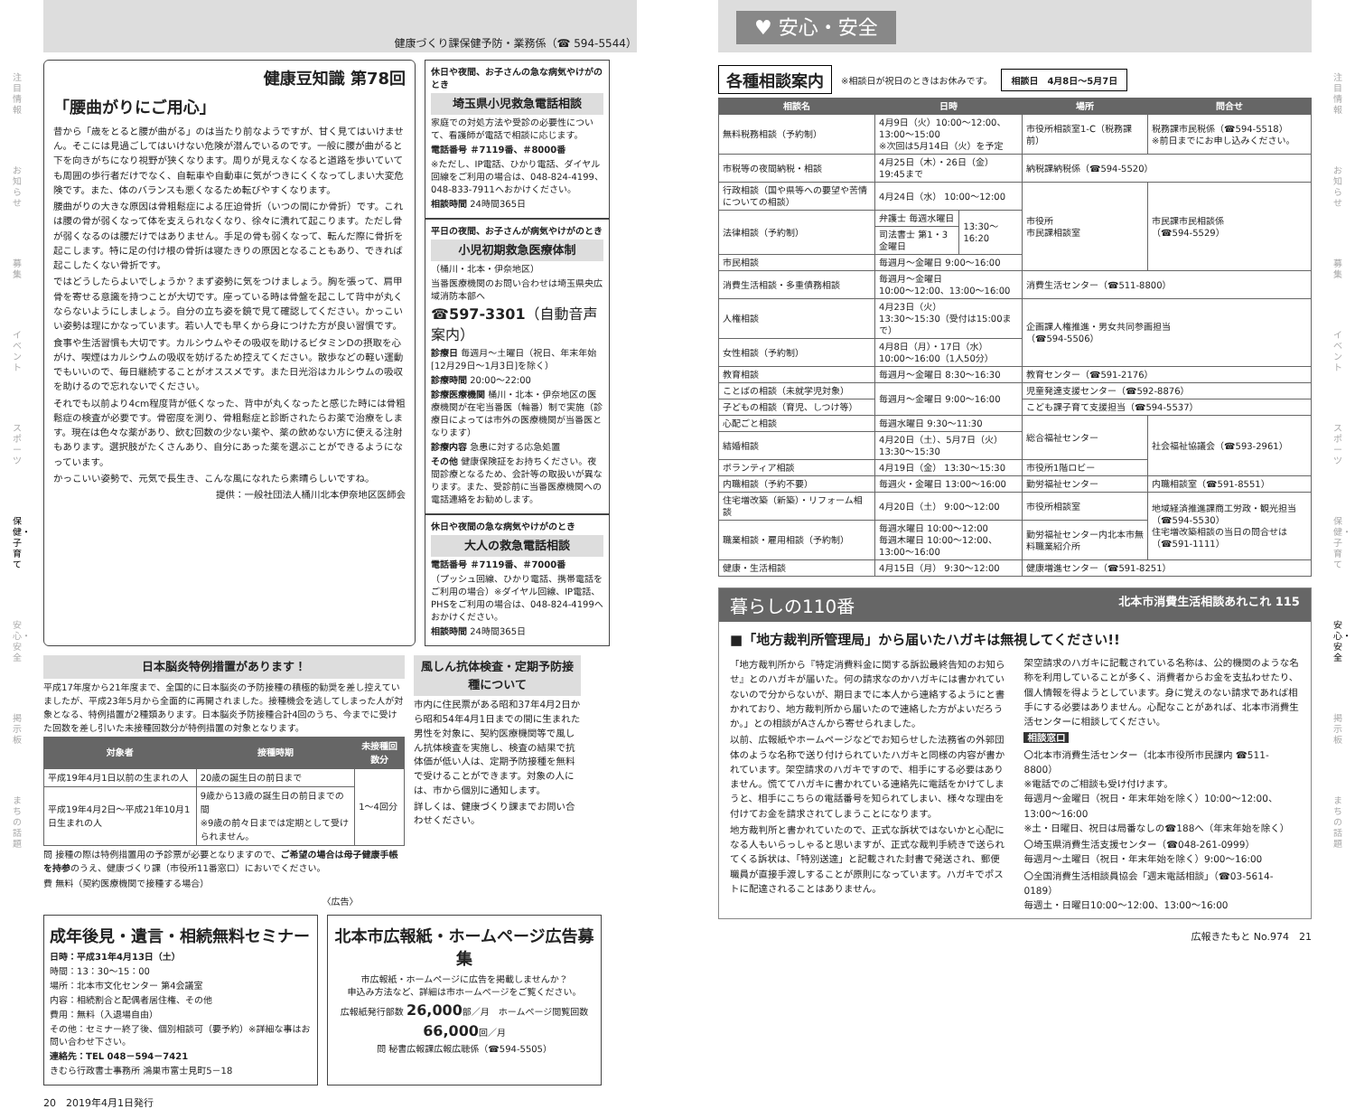注目情報
お知らせ
募集
イベント
スポーツ
保健・子育て
安心・安全
掲示板
まちの話題
健康づくり課保健予防・業務係（☎ 594-5544）
健康豆知識 第78回
「腰曲がりにご用心」
昔から「歳をとると腰が曲がる」のは当たり前なようですが、甘く見てはいけません。そこには見過ごしてはいけない危険が潜んでいるのです。一般に腰が曲がると下を向きがちになり視野が狭くなります。周りが見えなくなると道路を歩いていても周囲の歩行者だけでなく、自転車や自動車に気がつきにくくなってしまい大変危険です。また、体のバランスも悪くなるため転びやすくなります。
腰曲がりの大きな原因は骨粗鬆症による圧迫骨折（いつの間にか骨折）です。これは腰の骨が弱くなって体を支えられなくなり、徐々に潰れて起こります。ただし骨が弱くなるのは腰だけではありません。手足の骨も弱くなって、転んだ際に骨折を起こします。特に足の付け根の骨折は寝たきりの原因となることもあり、できれば起こしたくない骨折です。
ではどうしたらよいでしょうか？まず姿勢に気をつけましょう。胸を張って、肩甲骨を寄せる意識を持つことが大切です。座っている時は骨盤を起こして背中が丸くならないようにしましょう。自分の立ち姿を鏡で見て確認してください。かっこいい姿勢は理にかなっています。若い人でも早くから身につけた方が良い習慣です。
食事や生活習慣も大切です。カルシウムやその吸収を助けるビタミンDの摂取を心がけ、喫煙はカルシウムの吸収を妨げるため控えてください。散歩などの軽い運動でもいいので、毎日継続することがオススメです。また日光浴はカルシウムの吸収を助けるので忘れないでください。
それでも以前より4cm程度背が低くなった、背中が丸くなったと感じた時には骨粗鬆症の検査が必要です。骨密度を測り、骨粗鬆症と診断されたらお薬で治療をします。現在は色々な薬があり、飲む回数の少ない薬や、薬の飲めない方に使える注射もあります。選択肢がたくさんあり、自分にあった薬を選ぶことができるようになっています。
かっこいい姿勢で、元気で長生き、こんな風になれたら素晴らしいですね。
提供：一般社団法人桶川北本伊奈地区医師会
休日や夜間、お子さんの急な病気やけがのとき
埼玉県小児救急電話相談
家庭での対処方法や受診の必要性について、看護師が電話で相談に応じます。
電話番号 ＃7119番、＃8000番
※ただし、IP電話、ひかり電話、ダイヤル回線をご利用の場合は、048-824-4199、048-833-7911へおかけください。
相談時間 24時間365日
平日の夜間、お子さんが病気やけがのとき
小児初期救急医療体制
（桶川・北本・伊奈地区）
当番医療機関のお問い合わせは埼玉県央広域消防本部へ
☎597-3301（自動音声案内）
診療日 毎週月～土曜日（祝日、年末年始[12月29日～1月3日]を除く）
診療時間 20:00～22:00
診療医療機関 桶川・北本・伊奈地区の医療機関が在宅当番医（輪番）制で実施（診療日によっては市外の医療機関が当番医となります）
診療内容 急患に対する応急処置
その他 健康保険証をお持ちください。夜間診療となるため、会計等の取扱いが異なります。また、受診前に当番医療機関への電話連絡をお勧めします。
休日や夜間の急な病気やけがのとき
大人の救急電話相談
電話番号 ＃7119番、＃7000番
（プッシュ回線、ひかり電話、携帯電話をご利用の場合）※ダイヤル回線、IP電話、PHSをご利用の場合は、048-824-4199へおかけください。
相談時間 24時間365日
日本脳炎特例措置があります！
平成17年度から21年度まで、全国的に日本脳炎の予防接種の積極的勧奨を差し控えていましたが、平成23年5月から全面的に再開されました。接種機会を逃してしまった人が対象となる、特例措置が2種類あります。日本脳炎予防接種合計4回のうち、今までに受けた回数を差し引いた未接種回数分が特例措置の対象となります。
| 対象者 | 接種時期 | 未接種回数分 |
| --- | --- | --- |
| 平成19年4月1日以前の生まれの人 | 20歳の誕生日の前日まで | 1～4回分 |
| 平成19年4月2日～平成21年10月1日生まれの人 | 9歳から13歳の誕生日の前日までの間 ※9歳の前々日までは定期として受けられません。 | |
問 接種の際は特例措置用の予診票が必要となりますので、ご希望の場合は母子健康手帳を持参のうえ、健康づくり課（市役所11番窓口）においでください。
費 無料（契約医療機関で接種する場合）
風しん抗体検査・定期予防接種について
市内に住民票がある昭和37年4月2日から昭和54年4月1日までの間に生まれた男性を対象に、契約医療機関等で風しん抗体検査を実施し、検査の結果で抗体価が低い人は、定期予防接種を無料で受けることができます。対象の人には、市から個別に通知します。
詳しくは、健康づくり課までお問い合わせください。
〈広告〉
成年後見・遺言・相続無料セミナー
日時：平成31年4月13日（土）
時間：13：30～15：00
場所：北本市文化センター 第4会議室
内容：相続割合と配偶者居住権、その他
費用：無料（入退場自由）
その他：セミナー終了後、個別相談可（要予約）※詳細な事はお問い合わせ下さい。
連絡先：TEL 048－594－7421
きむら行政書士事務所 鴻巣市富士見町5－18
北本市広報紙・ホームページ広告募集
市広報紙・ホームページに広告を掲載しませんか？
申込み方法など、詳細は市ホームページをご覧ください。
広報紙発行部数 26,000部／月　ホームページ閲覧回数 66,000回／月
問 秘書広報課広報広聴係（☎594-5505）
20　2019年4月1日発行
♥ 安心・安全
各種相談案内
※相談日が祝日のときはお休みです。 相談日　4月8日～5月7日
| 相談名 | 日時 | | 場所 | 問合せ |
| --- | --- | --- | --- | --- |
| 無料税務相談（予約制） | 4月9日（火）10:00～12:00、13:00～15:00 ※次回は5月14日（火）を予定 | | 市役所相談室1-C（税務課前） | 税務課市民税係（☎594-5518） ※前日までにお申し込みください。 |
| 市税等の夜間納税・相談 | 4月25日（木）・26日（金） 19:45まで | | 納税課納税係（☎594-5520） | |
| 行政相談（国や県等への要望や苦情についての相談） | 4月24日（水） 10:00～12:00 | | 市役所 市民課相談室 | 市民課市民相談係 （☎594-5529） |
| 法律相談（予約制） | 弁護士 毎週水曜日 | 13:30～16:20 | | |
| | 司法書士 第1・3金曜日 | | | |
| 市民相談 | 毎週月～金曜日 9:00～16:00 | | | |
| 消費生活相談・多重債務相談 | 毎週月～金曜日 10:00～12:00、13:00～16:00 | | 消費生活センター（☎511-8800） | |
| 人権相談 | 4月23日（火） 13:30～15:30（受付は15:00まで） | | 企画課人権推進・男女共同参画担当 （☎594-5506） | |
| 女性相談（予約制） | 4月8日（月）・17日（水） 10:00～16:00（1人50分） | | | |
| 教育相談 | 毎週月～金曜日 8:30～16:30 | | 教育センター（☎591-2176） | |
| ことばの相談（未就学児対象） | 毎週月～金曜日 9:00～16:00 | | 児童発達支援センター（☎592-8876） | |
| 子どもの相談（育児、しつけ等） | | | こども課子育て支援担当（☎594-5537） | |
| 心配ごと相談 | 毎週水曜日 9:30～11:30 | | 総合福祉センター | 社会福祉協議会（☎593-2961） |
| 結婚相談 | 4月20日（土）、5月7日（火） 13:30～15:30 | | | |
| ボランティア相談 | 4月19日（金） 13:30～15:30 | | 市役所1階ロビー | |
| 内職相談（予約不要） | 毎週火・金曜日 13:00～16:00 | | 勤労福祉センター | 内職相談室（☎591-8551） |
| 住宅増改築（新築）・リフォーム相談 | 4月20日（土） 9:00～12:00 | | 市役所相談室 | 地域経済推進課商工労政・観光担当（☎594-5530） 住宅増改築相談の当日の問合せは（☎591-1111） |
| 職業相談・雇用相談（予約制） | 毎週水曜日 10:00～12:00 毎週木曜日 10:00～12:00、13:00～16:00 | | 勤労福祉センター内北本市無料職業紹介所 | |
| 健康・生活相談 | 4月15日（月） 9:30～12:00 | | 健康増進センター（☎591-8251） | |
暮らしの110番 北本市消費生活相談あれこれ 115
■「地方裁判所管理局」から届いたハガキは無視してください!!
「地方裁判所から『特定消費料金に関する訴訟最終告知のお知らせ』とのハガキが届いた。何の請求なのかハガキには書かれていないので分からないが、期日までに本人から連絡するようにと書かれており、地方裁判所から届いたので連絡した方がよいだろうか。」との相談がAさんから寄せられました。
以前、広報紙やホームページなどでお知らせした法務省の外郭団体のような名称で送り付けられていたハガキと同様の内容が書かれています。架空請求のハガキですので、相手にする必要はありません。慌ててハガキに書かれている連絡先に電話をかけてしまうと、相手にこちらの電話番号を知られてしまい、様々な理由を付けてお金を請求されてしまうことになります。
地方裁判所と書かれていたので、正式な訴状ではないかと心配になる人もいらっしゃると思いますが、正式な裁判手続きで送られてくる訴状は、「特別送達」と記載された封書で発送され、郵便職員が直接手渡しすることが原則になっています。ハガキでポストに配達されることはありません。
架空請求のハガキに記載されている名称は、公的機関のような名称を利用していることが多く、消費者からお金を支払わせたり、個人情報を得ようとしています。身に覚えのない請求であれば相手にする必要はありません。心配なことがあれば、北本市消費生活センターに相談してください。
相談窓口
〇北本市消費生活センター（北本市役所市民課内 ☎511-8800）
※電話でのご相談も受け付けます。
毎週月～金曜日（祝日・年末年始を除く）10:00～12:00、13:00～16:00
※土・日曜日、祝日は局番なしの☎188へ（年末年始を除く）
〇埼玉県消費生活支援センター（☎048-261-0999）
毎週月～土曜日（祝日・年末年始を除く）9:00～16:00
〇全国消費生活相談員協会「週末電話相談」（☎03-5614-0189）
毎週土・日曜日10:00～12:00、13:00～16:00
広報きたもと No.974　21
注目情報
お知らせ
募集
イベント
スポーツ
保健・子育て
安心・安全
掲示板
まちの話題